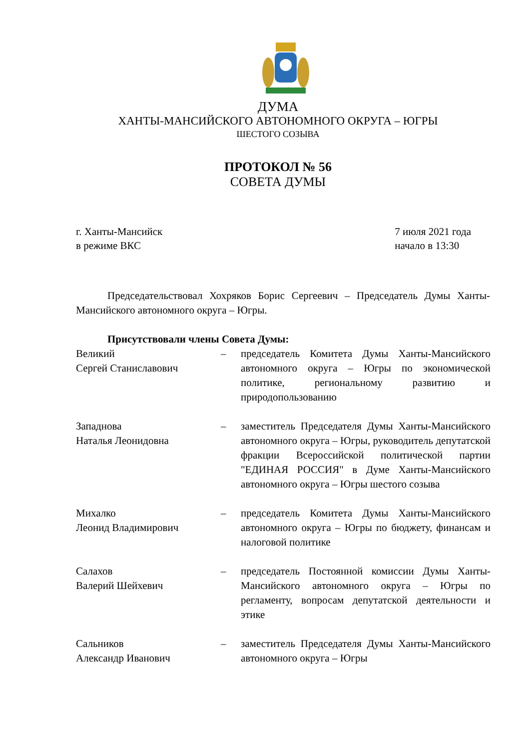ДУМА
ХАНТЫ-МАНСИЙСКОГО АВТОНОМНОГО ОКРУГА – ЮГРЫ
ШЕСТОГО СОЗЫВА
ПРОТОКОЛ № 56
СОВЕТА ДУМЫ
г. Ханты-Мансийск
в режиме ВКС
7 июля 2021 года
начало в 13:30
Председательствовал Хохряков Борис Сергеевич – Председатель Думы Ханты-Мансийского автономного округа – Югры.
Присутствовали члены Совета Думы:
| Великий Сергей Станиславович | – | председатель Комитета Думы Ханты-Мансийского автономного округа – Югры по экономической политике, региональному развитию и природопользованию |
| Западнова Наталья Леонидовна | – | заместитель Председателя Думы Ханты-Мансийского автономного округа – Югры, руководитель депутатской фракции Всероссийской политической партии "ЕДИНАЯ РОССИЯ" в Думе Ханты-Мансийского автономного округа – Югры шестого созыва |
| Михалко Леонид Владимирович | – | председатель Комитета Думы Ханты-Мансийского автономного округа – Югры по бюджету, финансам и налоговой политике |
| Салахов Валерий Шейхевич | – | председатель Постоянной комиссии Думы Ханты-Мансийского автономного округа – Югры по регламенту, вопросам депутатской деятельности и этике |
| Сальников Александр Иванович | – | заместитель Председателя Думы Ханты-Мансийского автономного округа – Югры |